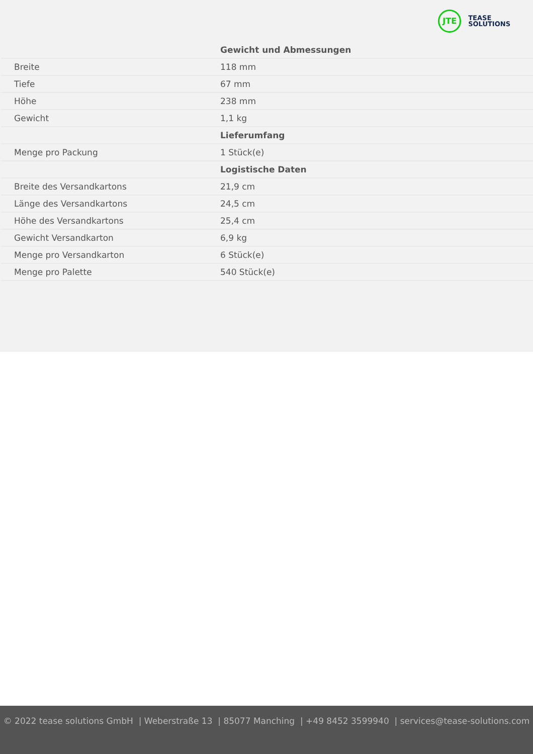JTE
TEASE
SOLUTIONS
| | Gewicht und Abmessungen |
| Breite | 118 mm |
| Tiefe | 67 mm |
| Höhe | 238 mm |
| Gewicht | 1,1 kg |
| | Lieferumfang |
| Menge pro Packung | 1 Stück(e) |
| | Logistische Daten |
| Breite des Versandkartons | 21,9 cm |
| Länge des Versandkartons | 24,5 cm |
| Höhe des Versandkartons | 25,4 cm |
| Gewicht Versandkarton | 6,9 kg |
| Menge pro Versandkarton | 6 Stück(e) |
| Menge pro Palette | 540 Stück(e) |
© 2022 tease solutions GmbH | Weberstraße 13 | 85077 Manching | +49 8452 3599940 | services@tease-solutions.com